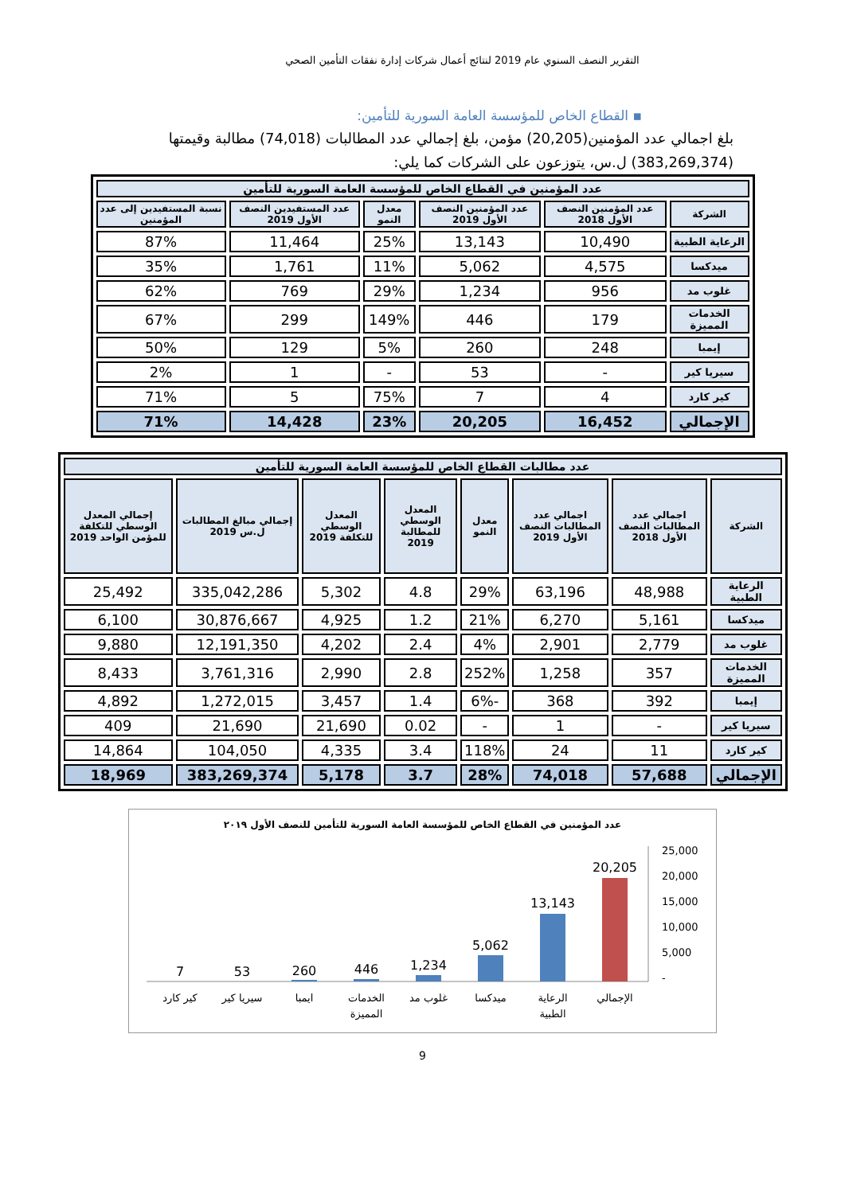التقرير النصف السنوي عام 2019 لنتائج أعمال شركات إدارة نفقات التأمين الصحي
▪ القطاع الخاص للمؤسسة العامة السورية للتأمين:
بلغ اجمالي عدد المؤمنين(20,205) مؤمن، بلغ إجمالي عدد المطالبات (74,018) مطالبة وقيمتها (383,269,374) ل.س، يتوزعون على الشركات كما يلي:
| عدد المؤمنين في القطاع الخاص للمؤسسة العامة السورية للتأمين | | | | | |
| --- | --- | --- | --- | --- | --- |
| الشركة | عدد المؤمنين النصف الأول 2018 | عدد المؤمنين النصف الأول 2019 | معدل النمو | عدد المستفيدين النصف الأول 2019 | نسبة المستفيدين إلى عدد المؤمنين |
| الرعاية الطبية | 10,490 | 13,143 | 25% | 11,464 | 87% |
| ميدكسا | 4,575 | 5,062 | 11% | 1,761 | 35% |
| غلوب مد | 956 | 1,234 | 29% | 769 | 62% |
| الخدمات المميزة | 179 | 446 | 149% | 299 | 67% |
| إيمبا | 248 | 260 | 5% | 129 | 50% |
| سيريا كير | - | 53 | - | 1 | 2% |
| كير كارد | 4 | 7 | 75% | 5 | 71% |
| الإجمالي | 16,452 | 20,205 | 23% | 14,428 | 71% |
| عدد مطالبات القطاع الخاص للمؤسسة العامة السورية للتأمين | | | | | | | |
| --- | --- | --- | --- | --- | --- | --- | --- |
| الشركة | اجمالي عدد المطالبات النصف الأول 2018 | اجمالي عدد المطالبات النصف الأول 2019 | معدل النمو | المعدل الوسطي للمطالبة 2019 | المعدل الوسطي للتكلفة 2019 | إجمالي مبالغ المطالبات ل.س 2019 | إجمالي المعدل الوسطي للتكلفة للمؤمن الواحد 2019 |
| الرعاية الطبية | 48,988 | 63,196 | 29% | 4.8 | 5,302 | 335,042,286 | 25,492 |
| ميدكسا | 5,161 | 6,270 | 21% | 1.2 | 4,925 | 30,876,667 | 6,100 |
| غلوب مد | 2,779 | 2,901 | 4% | 2.4 | 4,202 | 12,191,350 | 9,880 |
| الخدمات المميزة | 357 | 1,258 | 252% | 2.8 | 2,990 | 3,761,316 | 8,433 |
| إيمبا | 392 | 368 | -6% | 1.4 | 3,457 | 1,272,015 | 4,892 |
| سيريا كير | - | 1 | - | 0.02 | 21,690 | 21,690 | 409 |
| كير كارد | 11 | 24 | 118% | 3.4 | 4,335 | 104,050 | 14,864 |
| الإجمالي | 57,688 | 74,018 | 28% | 3.7 | 5,178 | 383,269,374 | 18,969 |
عدد المؤمنين في القطاع الخاص للمؤسسة العامة السورية للتأمين للنصف الأول ٢٠١٩
25,000
20,000
15,000
10,000
5,000
-
20,205
13,143
5,062
1,234
446
260
53
7
الإجمالي
الرعاية
الطبية
ميدكسا
غلوب مد
الخدمات
المميزة
ايمبا
سيريا كير
كير كارد
9